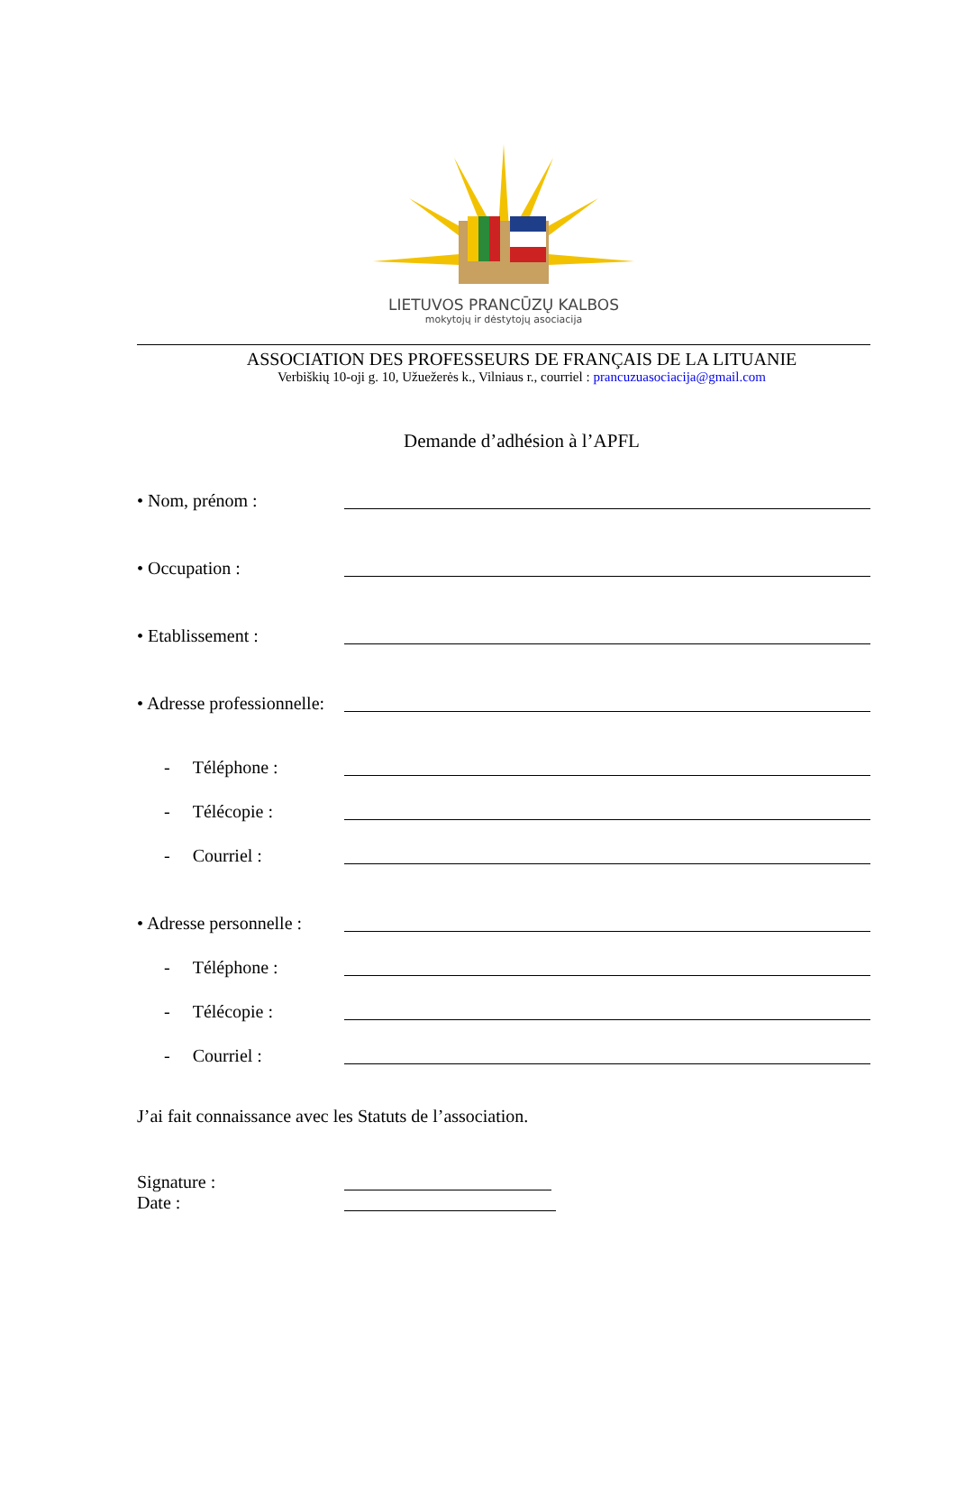LIETUVOS PRANCŪZŲ KALBOS
mokytojų ir dėstytojų asociacija
ASSOCIATION DES PROFESSEURS DE FRANÇAIS DE LA LITUANIE
Verbiškių 10-oji g. 10, Užuežerės k., Vilniaus r., courriel : prancuzuasociacija@gmail.com
Demande d’adhésion à l’APFL
• Nom, prénom :
• Occupation :
• Etablissement :
• Adresse professionnelle:
- Téléphone :
- Télécopie :
- Courriel :
• Adresse personnelle :
- Téléphone :
- Télécopie :
- Courriel :
J’ai fait connaissance avec les Statuts de l’association.
Signature :
Date :